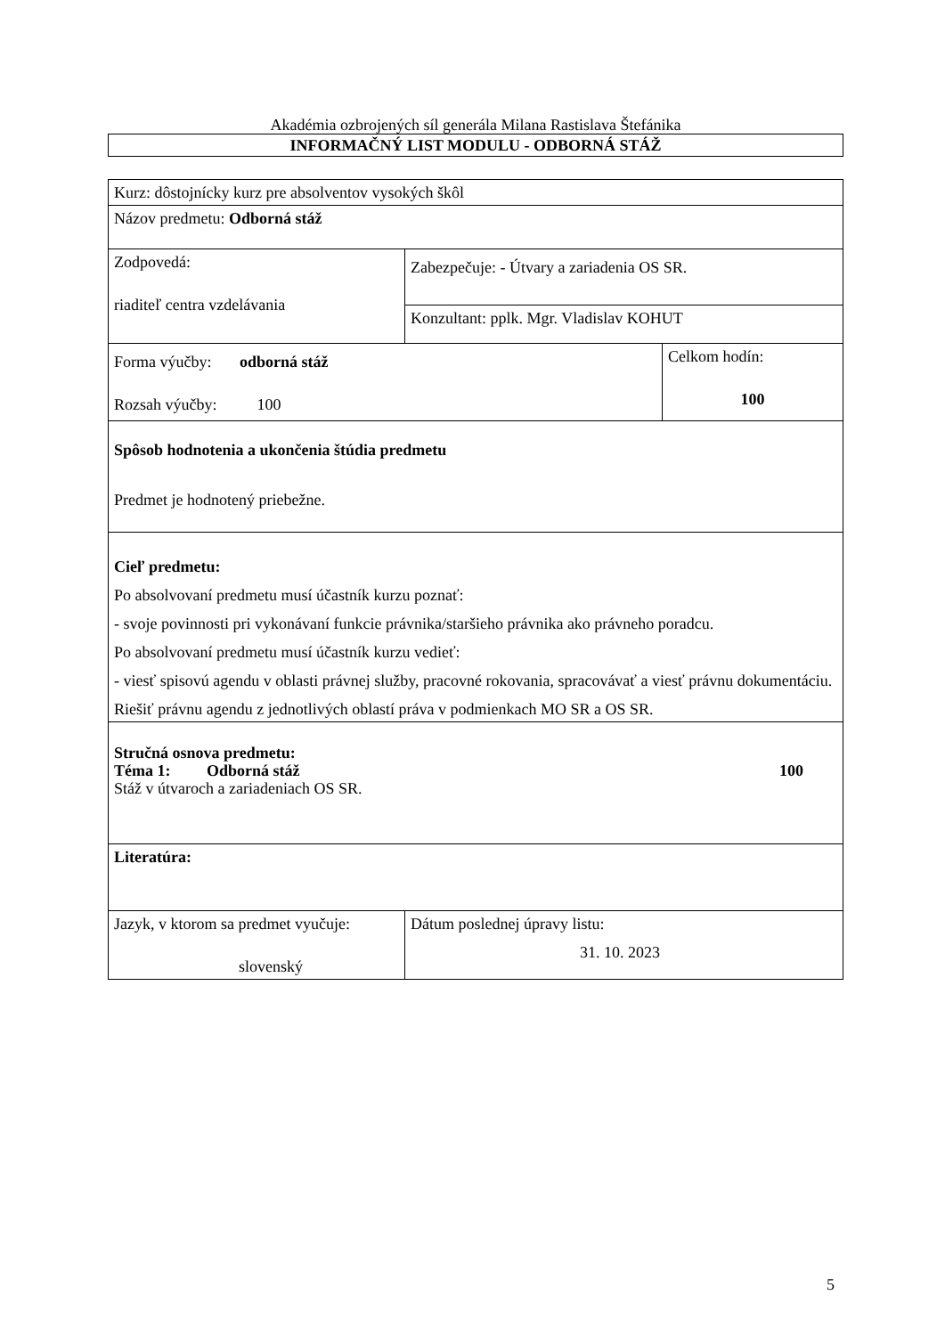Akadémia ozbrojených síl generála Milana Rastislava Štefánika
INFORMAČNÝ LIST MODULU - ODBORNÁ STÁŽ
| Kurz: dôstojnícky kurz pre absolventov vysokých škôl | | | |
| Názov predmetu: Odborná stáž | | | |
| Zodpovedá: riaditeľ centra vzdelávania | Zabezpečuje: - Útvary a zariadenia OS SR. | | |
| | Konzultant: pplk. Mgr. Vladislav KOHUT | | |
| Forma výučby: odborná stáž Rozsah výučby: 100 | | | Celkom hodín: 100 |
| Spôsob hodnotenia a ukončenia štúdia predmetu Predmet je hodnotený priebežne. | | | |
| Cieľ predmetu: Po absolvovaní predmetu musí účastník kurzu poznať: - svoje povinnosti pri vykonávaní funkcie právnika/staršieho právnika ako právneho poradcu. Po absolvovaní predmetu musí účastník kurzu vedieť: - viesť spisovú agendu v oblasti právnej služby, pracovné rokovania, spracovávať a viesť právnu dokumentáciu. Riešiť právnu agendu z jednotlivých oblastí práva v podmienkach MO SR a OS SR. | | | |
| Stručná osnova predmetu: Téma 1: Odborná stáž 100 Stáž v útvaroch a zariadeniach OS SR. | | | |
| Literatúra: | | | |
| Jazyk, v ktorom sa predmet vyučuje: slovenský | | Dátum poslednej úpravy listu: 31. 10. 2023 | |
5